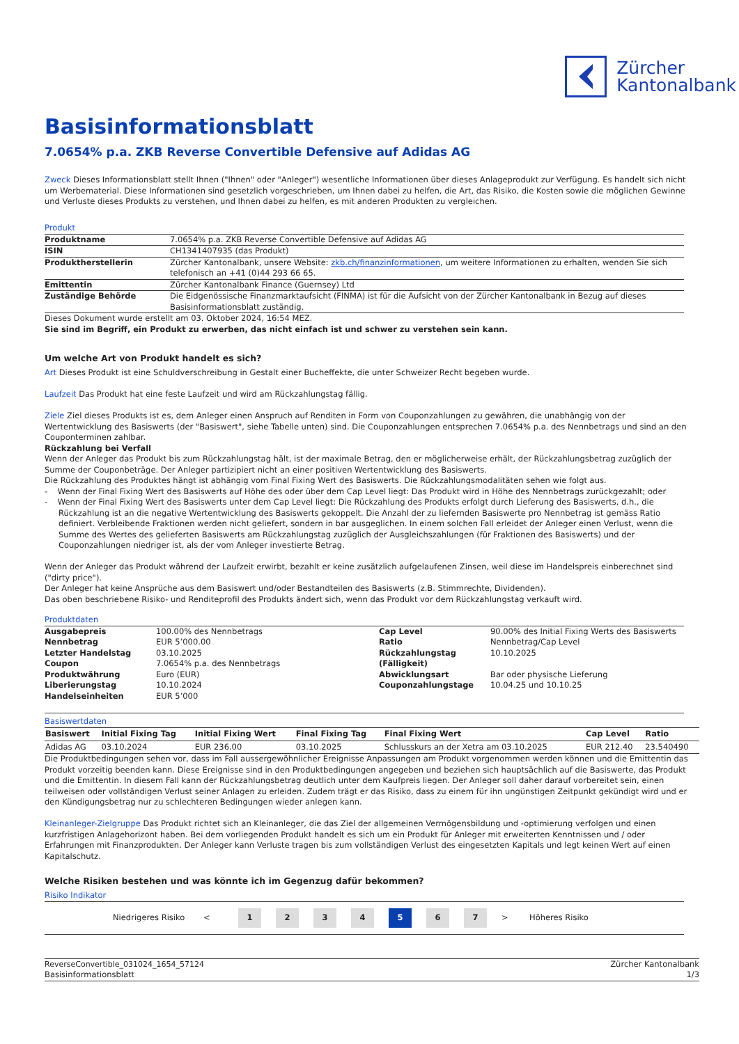Zürcher
Kantonalbank
Basisinformationsblatt
7.0654% p.a. ZKB Reverse Convertible Defensive auf Adidas AG
Zweck Dieses Informationsblatt stellt Ihnen ("Ihnen" oder "Anleger") wesentliche Informationen über dieses Anlageprodukt zur Verfügung. Es handelt sich nicht um Werbematerial. Diese Informationen sind gesetzlich vorgeschrieben, um Ihnen dabei zu helfen, die Art, das Risiko, die Kosten sowie die möglichen Gewinne und Verluste dieses Produkts zu verstehen, und Ihnen dabei zu helfen, es mit anderen Produkten zu vergleichen.
Produkt
| Produktname | 7.0654% p.a. ZKB Reverse Convertible Defensive auf Adidas AG |
| ISIN | CH1341407935 (das Produkt) |
| Produktherstellerin | Zürcher Kantonalbank, unsere Website: zkb.ch/finanzinformationen , um weitere Informationen zu erhalten, wenden Sie sich telefonisch an +41 (0)44 293 66 65. |
| Emittentin | Zürcher Kantonalbank Finance (Guernsey) Ltd |
| Zuständige Behörde | Die Eidgenössische Finanzmarktaufsicht (FINMA) ist für die Aufsicht von der Zürcher Kantonalbank in Bezug auf dieses Basisinformationsblatt zuständig. |
Dieses Dokument wurde erstellt am 03. Oktober 2024, 16:54 MEZ.
Sie sind im Begriff, ein Produkt zu erwerben, das nicht einfach ist und schwer zu verstehen sein kann.
Um welche Art von Produkt handelt es sich?
Art Dieses Produkt ist eine Schuldverschreibung in Gestalt einer Bucheffekte, die unter Schweizer Recht begeben wurde.
Laufzeit Das Produkt hat eine feste Laufzeit und wird am Rückzahlungstag fällig.
Ziele Ziel dieses Produkts ist es, dem Anleger einen Anspruch auf Renditen in Form von Couponzahlungen zu gewähren, die unabhängig von der Wertentwicklung des Basiswerts (der "Basiswert", siehe Tabelle unten) sind. Die Couponzahlungen entsprechen 7.0654% p.a. des Nennbetrags und sind an den Couponterminen zahlbar.
Rückzahlung bei Verfall
Wenn der Anleger das Produkt bis zum Rückzahlungstag hält, ist der maximale Betrag, den er möglicherweise erhält, der Rückzahlungsbetrag zuzüglich der Summe der Couponbeträge. Der Anleger partizipiert nicht an einer positiven Wertentwicklung des Basiswerts.
Die Rückzahlung des Produktes hängt ist abhängig vom Final Fixing Wert des Basiswerts. Die Rückzahlungsmodalitäten sehen wie folgt aus.
- Wenn der Final Fixing Wert des Basiswerts auf Höhe des oder über dem Cap Level liegt: Das Produkt wird in Höhe des Nennbetrags zurückgezahlt; oder
- Wenn der Final Fixing Wert des Basiswerts unter dem Cap Level liegt: Die Rückzahlung des Produkts erfolgt durch Lieferung des Basiswerts, d.h., die Rückzahlung ist an die negative Wertentwicklung des Basiswerts gekoppelt. Die Anzahl der zu liefernden Basiswerte pro Nennbetrag ist gemäss Ratio definiert. Verbleibende Fraktionen werden nicht geliefert, sondern in bar ausgeglichen. In einem solchen Fall erleidet der Anleger einen Verlust, wenn die Summe des Wertes des gelieferten Basiswerts am Rückzahlungstag zuzüglich der Ausgleichszahlungen (für Fraktionen des Basiswerts) und der Couponzahlungen niedriger ist, als der vom Anleger investierte Betrag.
Wenn der Anleger das Produkt während der Laufzeit erwirbt, bezahlt er keine zusätzlich aufgelaufenen Zinsen, weil diese im Handelspreis einberechnet sind ("dirty price").
Der Anleger hat keine Ansprüche aus dem Basiswert und/oder Bestandteilen des Basiswerts (z.B. Stimmrechte, Dividenden).
Das oben beschriebene Risiko- und Renditeprofil des Produkts ändert sich, wenn das Produkt vor dem Rückzahlungstag verkauft wird.
Produktdaten
| Ausgabepreis | 100.00% des Nennbetrags | Cap Level | 90.00% des Initial Fixing Werts des Basiswerts |
| Nennbetrag | EUR 5’000.00 | Ratio | Nennbetrag/Cap Level |
| Letzter Handelstag | 03.10.2025 | Rückzahlungstag | 10.10.2025 |
| Coupon | 7.0654% p.a. des Nennbetrags | (Fälligkeit) | |
| Produktwährung | Euro (EUR) | Abwicklungsart | Bar oder physische Lieferung |
| Liberierungstag | 10.10.2024 | Couponzahlungstage | 10.04.25 und 10.10.25 |
| Handelseinheiten | EUR 5’000 | | |
Basiswertdaten
| Basiswert | Initial Fixing Tag | Initial Fixing Wert | Final Fixing Tag | Final Fixing Wert | Cap Level | Ratio |
| --- | --- | --- | --- | --- | --- | --- |
| Adidas AG | 03.10.2024 | EUR 236.00 | 03.10.2025 | Schlusskurs an der Xetra am 03.10.2025 | EUR 212.40 | 23.540490 |
Die Produktbedingungen sehen vor, dass im Fall aussergewöhnlicher Ereignisse Anpassungen am Produkt vorgenommen werden können und die Emittentin das Produkt vorzeitig beenden kann. Diese Ereignisse sind in den Produktbedingungen angegeben und beziehen sich hauptsächlich auf die Basiswerte, das Produkt und die Emittentin. In diesem Fall kann der Rückzahlungsbetrag deutlich unter dem Kaufpreis liegen. Der Anleger soll daher darauf vorbereitet sein, einen teilweisen oder vollständigen Verlust seiner Anlagen zu erleiden. Zudem trägt er das Risiko, dass zu einem für ihn ungünstigen Zeitpunkt gekündigt wird und er den Kündigungsbetrag nur zu schlechteren Bedingungen wieder anlegen kann.
Kleinanleger-Zielgruppe Das Produkt richtet sich an Kleinanleger, die das Ziel der allgemeinen Vermögensbildung und -optimierung verfolgen und einen kurzfristigen Anlagehorizont haben. Bei dem vorliegenden Produkt handelt es sich um ein Produkt für Anleger mit erweiterten Kenntnissen und / oder Erfahrungen mit Finanzprodukten. Der Anleger kann Verluste tragen bis zum vollständigen Verlust des eingesetzten Kapitals und legt keinen Wert auf einen Kapitalschutz.
Welche Risiken bestehen und was könnte ich im Gegenzug dafür bekommen?
Risiko Indikator
Niedrigeres Risiko <
1 2 3 4 5 6 7
> Höheres Risiko
ReverseConvertible_031024_1654_57124
Basisinformationsblatt
Zürcher Kantonalbank
1/3